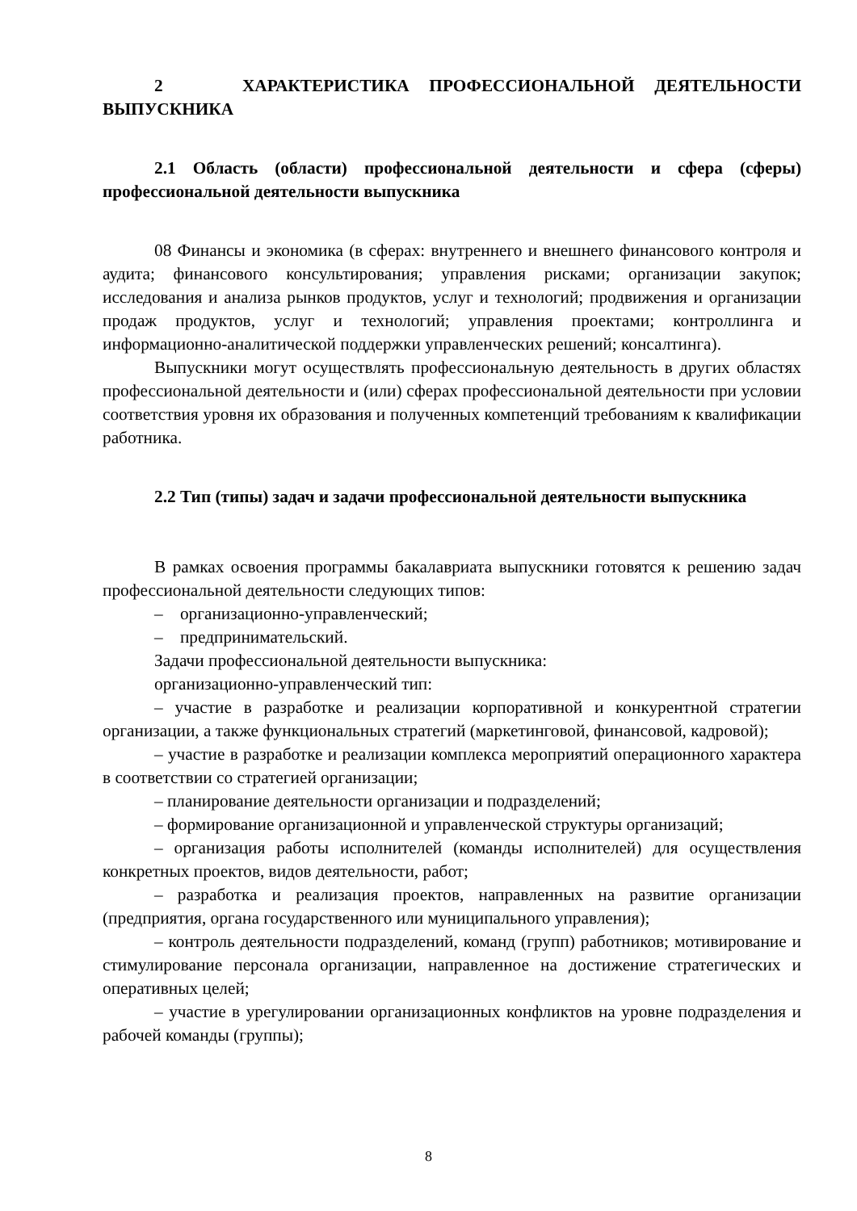2 ХАРАКТЕРИСТИКА ПРОФЕССИОНАЛЬНОЙ ДЕЯТЕЛЬНОСТИ ВЫПУСКНИКА
2.1 Область (области) профессиональной деятельности и сфера (сферы) профессиональной деятельности выпускника
08 Финансы и экономика (в сферах: внутреннего и внешнего финансового контроля и аудита; финансового консультирования; управления рисками; организации закупок; исследования и анализа рынков продуктов, услуг и технологий; продвижения и организации продаж продуктов, услуг и технологий; управления проектами; контроллинга и информационно-аналитической поддержки управленческих решений; консалтинга).
Выпускники могут осуществлять профессиональную деятельность в других областях профессиональной деятельности и (или) сферах профессиональной деятельности при условии соответствия уровня их образования и полученных компетенций требованиям к квалификации работника.
2.2 Тип (типы) задач и задачи профессиональной деятельности выпускника
В рамках освоения программы бакалавриата выпускники готовятся к решению задач профессиональной деятельности следующих типов:
– организационно-управленческий;
– предпринимательский.
Задачи профессиональной деятельности выпускника:
организационно-управленческий тип:
– участие в разработке и реализации корпоративной и конкурентной стратегии организации, а также функциональных стратегий (маркетинговой, финансовой, кадровой);
– участие в разработке и реализации комплекса мероприятий операционного характера в соответствии со стратегией организации;
– планирование деятельности организации и подразделений;
– формирование организационной и управленческой структуры организаций;
– организация работы исполнителей (команды исполнителей) для осуществления конкретных проектов, видов деятельности, работ;
– разработка и реализация проектов, направленных на развитие организации (предприятия, органа государственного или муниципального управления);
– контроль деятельности подразделений, команд (групп) работников; мотивирование и стимулирование персонала организации, направленное на достижение стратегических и оперативных целей;
– участие в урегулировании организационных конфликтов на уровне подразделения и рабочей команды (группы);
8